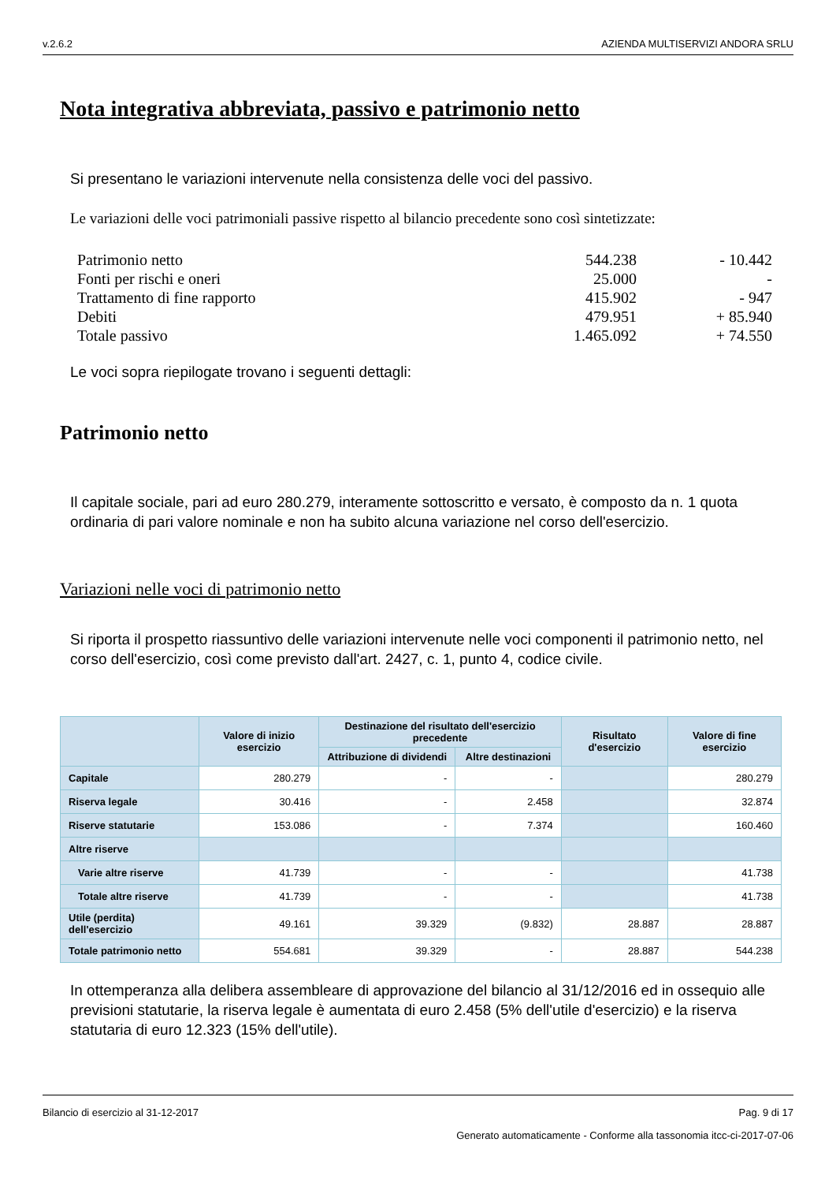v.2.6.2 AZIENDA MULTISERVIZI ANDORA SRLU
Nota integrativa abbreviata, passivo e patrimonio netto
Si presentano le variazioni intervenute nella consistenza delle voci del passivo.
Le variazioni delle voci patrimoniali passive rispetto al bilancio precedente sono così sintetizzate:
| Patrimonio netto | 544.238 | - 10.442 |
| Fonti per rischi e oneri | 25.000 | - |
| Trattamento di fine rapporto | 415.902 | - 947 |
| Debiti | 479.951 | + 85.940 |
| Totale passivo | 1.465.092 | + 74.550 |
Le voci sopra riepilogate trovano i seguenti dettagli:
Patrimonio netto
Il capitale sociale, pari ad euro 280.279, interamente sottoscritto e versato, è composto da n. 1 quota ordinaria di pari valore nominale e non ha subito alcuna variazione nel corso dell'esercizio.
Variazioni nelle voci di patrimonio netto
Si riporta il prospetto riassuntivo delle variazioni intervenute nelle voci componenti il patrimonio netto, nel corso dell'esercizio, così come previsto dall'art. 2427, c. 1, punto 4, codice civile.
| | Valore di inizio esercizio | Destinazione del risultato dell'esercizio precedente | | Risultato d'esercizio | Valore di fine esercizio |
| --- | --- | --- | --- | --- | --- |
| | | Attribuzione di dividendi | Altre destinazioni | | |
| Capitale | 280.279 | - | - | | 280.279 |
| Riserva legale | 30.416 | - | 2.458 | | 32.874 |
| Riserve statutarie | 153.086 | - | 7.374 | | 160.460 |
| Altre riserve | | | | | |
| Varie altre riserve | 41.739 | - | - | | 41.738 |
| Totale altre riserve | 41.739 | - | - | | 41.738 |
| Utile (perdita) dell'esercizio | 49.161 | 39.329 | (9.832) | 28.887 | 28.887 |
| Totale patrimonio netto | 554.681 | 39.329 | - | 28.887 | 544.238 |
In ottemperanza alla delibera assembleare di approvazione del bilancio al 31/12/2016 ed in ossequio alle previsioni statutarie, la riserva legale è aumentata di euro 2.458 (5% dell'utile d'esercizio) e la riserva statutaria di euro 12.323 (15% dell'utile).
Bilancio di esercizio al 31-12-2017 Pag. 9 di 17
Generato automaticamente - Conforme alla tassonomia itcc-ci-2017-07-06